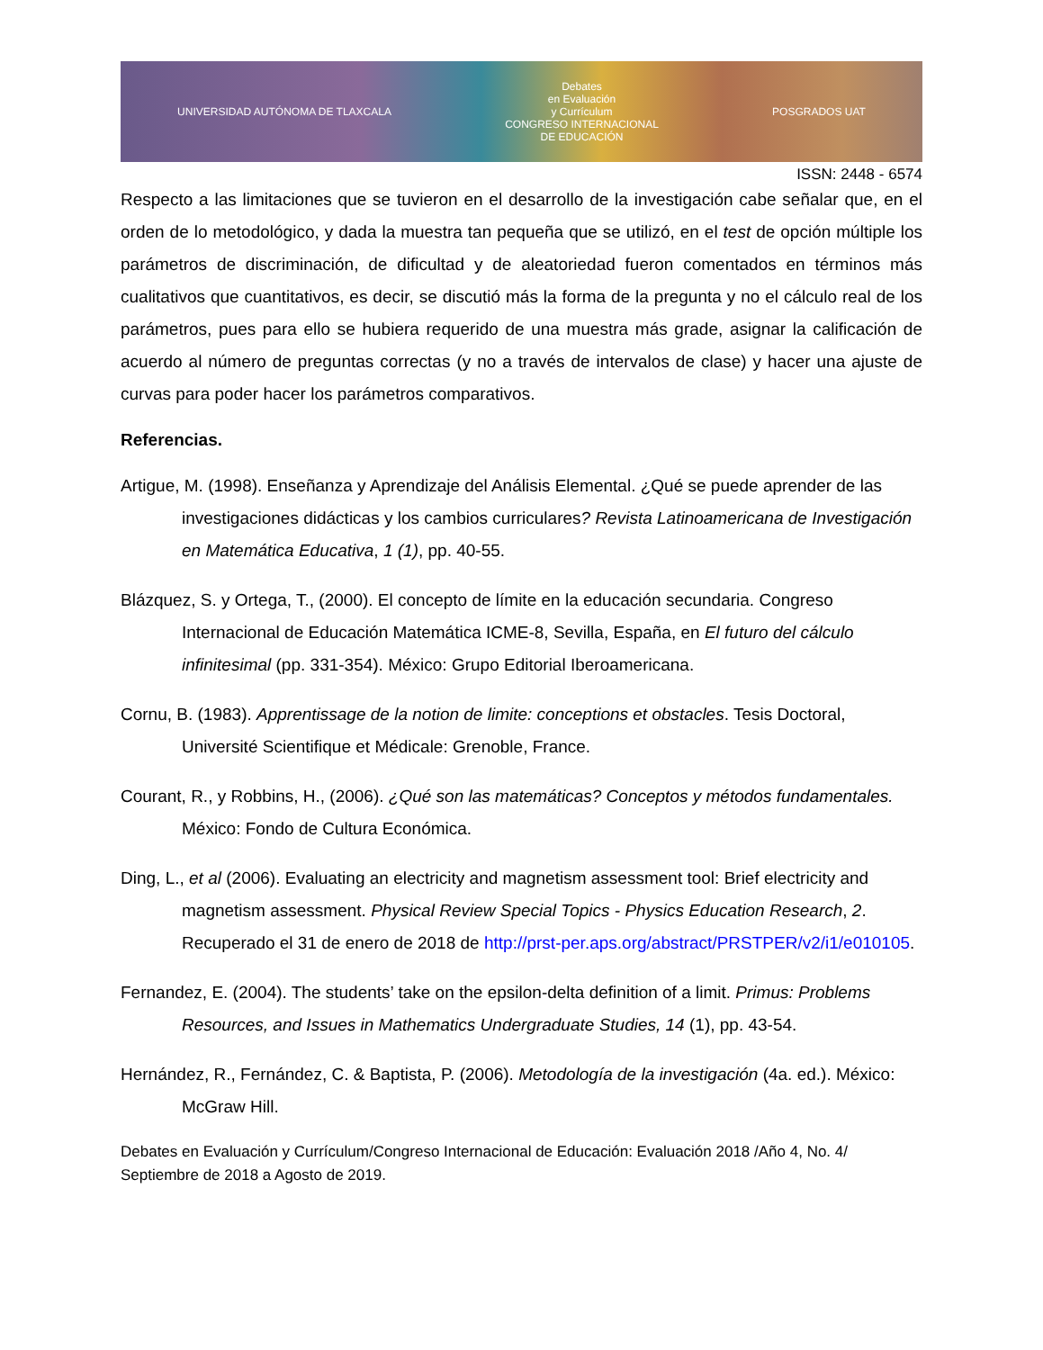UNIVERSIDAD AUTÓNOMA DE TLAXCALA
Debates
en Evaluación
y Currículum
CONGRESO INTERNACIONAL
DE EDUCACIÓN
POSGRADOS UAT
ISSN: 2448 - 6574
Respecto a las limitaciones que se tuvieron en el desarrollo de la investigación cabe señalar que, en el orden de lo metodológico, y dada la muestra tan pequeña que se utilizó, en el test de opción múltiple los parámetros de discriminación, de dificultad y de aleatoriedad fueron comentados en términos más cualitativos que cuantitativos, es decir, se discutió más la forma de la pregunta y no el cálculo real de los parámetros, pues para ello se hubiera requerido de una muestra más grade, asignar la calificación de acuerdo al número de preguntas correctas (y no a través de intervalos de clase) y hacer una ajuste de curvas para poder hacer los parámetros comparativos.
Referencias.
Artigue, M. (1998). Enseñanza y Aprendizaje del Análisis Elemental. ¿Qué se puede aprender de las investigaciones didácticas y los cambios curriculares? Revista Latinoamericana de Investigación en Matemática Educativa, 1 (1), pp. 40-55.
Blázquez, S. y Ortega, T., (2000). El concepto de límite en la educación secundaria. Congreso Internacional de Educación Matemática ICME-8, Sevilla, España, en El futuro del cálculo infinitesimal (pp. 331-354). México: Grupo Editorial Iberoamericana.
Cornu, B. (1983). Apprentissage de la notion de limite: conceptions et obstacles. Tesis Doctoral, Université Scientifique et Médicale: Grenoble, France.
Courant, R., y Robbins, H., (2006). ¿Qué son las matemáticas? Conceptos y métodos fundamentales. México: Fondo de Cultura Económica.
Ding, L., et al (2006). Evaluating an electricity and magnetism assessment tool: Brief electricity and magnetism assessment. Physical Review Special Topics - Physics Education Research, 2. Recuperado el 31 de enero de 2018 de http://prst-per.aps.org/abstract/PRSTPER/v2/i1/e010105.
Fernandez, E. (2004). The students’ take on the epsilon-delta definition of a limit. Primus: Problems Resources, and Issues in Mathematics Undergraduate Studies, 14 (1), pp. 43-54.
Hernández, R., Fernández, C. & Baptista, P. (2006). Metodología de la investigación (4a. ed.). México: McGraw Hill.
Debates en Evaluación y Currículum/Congreso Internacional de Educación: Evaluación 2018 /Año 4, No. 4/ Septiembre de 2018 a Agosto de 2019.